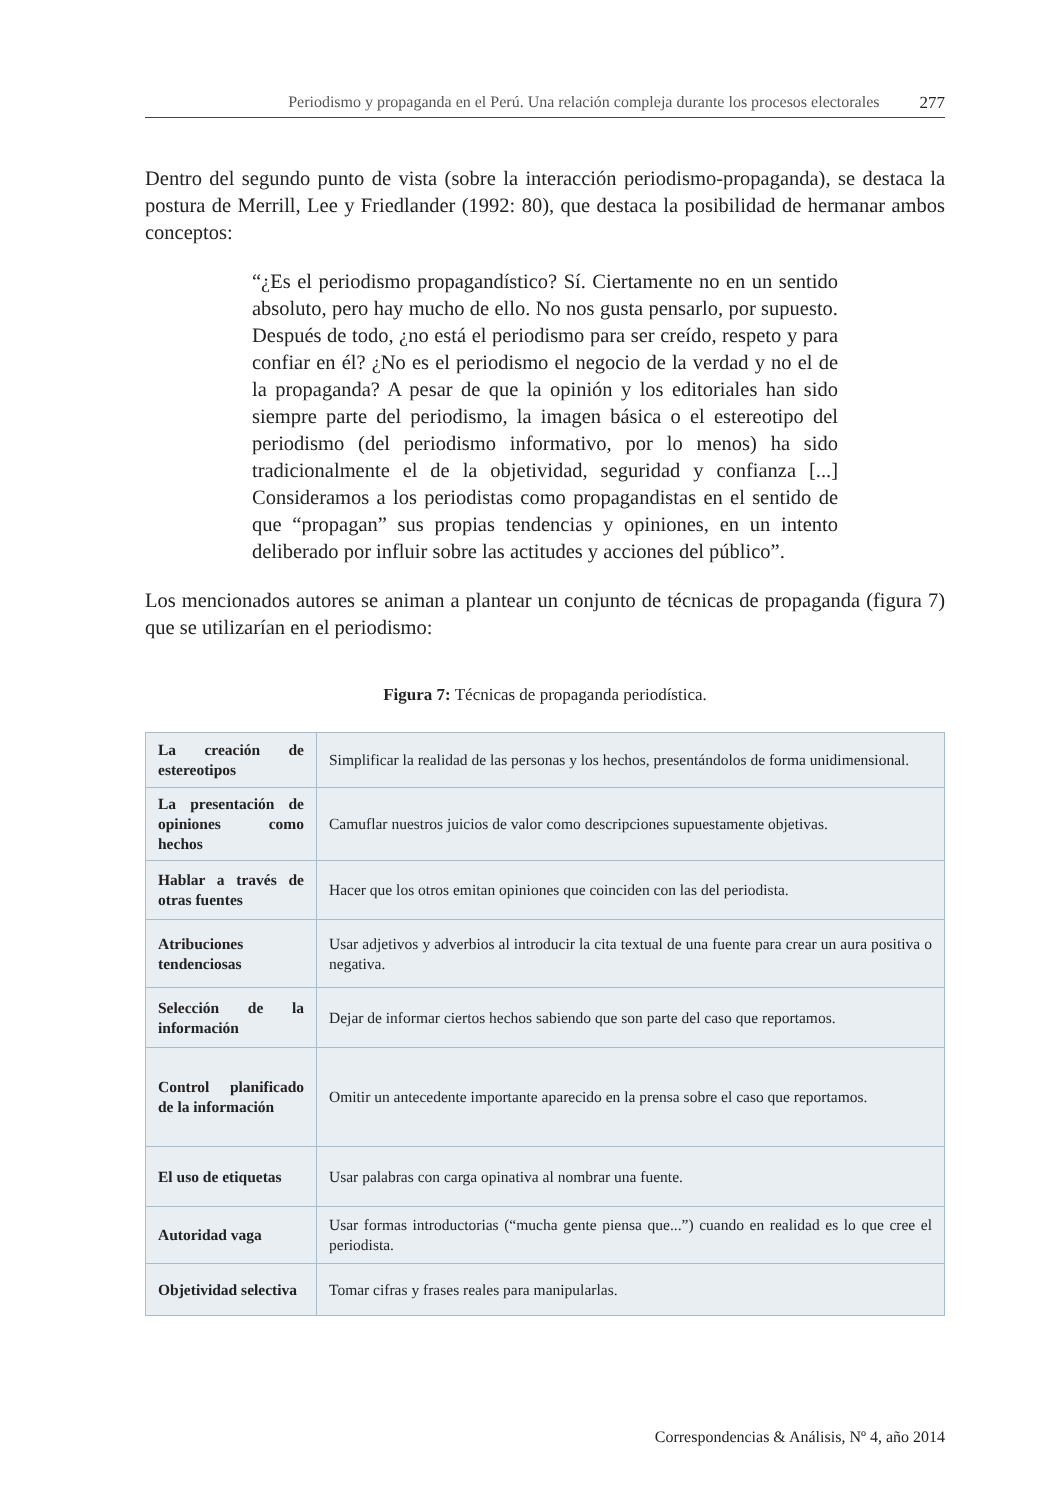Periodismo y propaganda en el Perú. Una relación compleja durante los procesos electorales 277
Dentro del segundo punto de vista (sobre la interacción periodismo-propaganda), se destaca la postura de Merrill, Lee y Friedlander (1992: 80), que destaca la posibilidad de hermanar ambos conceptos:
“¿Es el periodismo propagandístico? Sí. Ciertamente no en un sentido absoluto, pero hay mucho de ello. No nos gusta pensarlo, por supuesto. Después de todo, ¿no está el periodismo para ser creído, respeto y para confiar en él? ¿No es el periodismo el negocio de la verdad y no el de la propaganda? A pesar de que la opinión y los editoriales han sido siempre parte del periodismo, la imagen básica o el estereotipo del periodismo (del periodismo informativo, por lo menos) ha sido tradicionalmente el de la objetividad, seguridad y confianza [...] Consideramos a los periodistas como propagandistas en el sentido de que “propagan” sus propias tendencias y opiniones, en un intento deliberado por influir sobre las actitudes y acciones del público”.
Los mencionados autores se animan a plantear un conjunto de técnicas de propaganda (figura 7) que se utilizarían en el periodismo:
Figura 7: Técnicas de propaganda periodística.
| La creación de estereotipos | Simplificar la realidad de las personas y los hechos, presentándolos de forma unidimensional. |
| La presentación de opiniones como hechos | Camuflar nuestros juicios de valor como descripciones supuestamente objetivas. |
| Hablar a través de otras fuentes | Hacer que los otros emitan opiniones que coinciden con las del periodista. |
| Atribuciones tendenciosas | Usar adjetivos y adverbios al introducir la cita textual de una fuente para crear un aura positiva o negativa. |
| Selección de la información | Dejar de informar ciertos hechos sabiendo que son parte del caso que reportamos. |
| Control planificado de la información | Omitir un antecedente importante aparecido en la prensa sobre el caso que reportamos. |
| El uso de etiquetas | Usar palabras con carga opinativa al nombrar una fuente. |
| Autoridad vaga | Usar formas introductorias (“mucha gente piensa que...”) cuando en realidad es lo que cree el periodista. |
| Objetividad selectiva | Tomar cifras y frases reales para manipularlas. |
Correspondencias & Análisis, Nº 4, año 2014